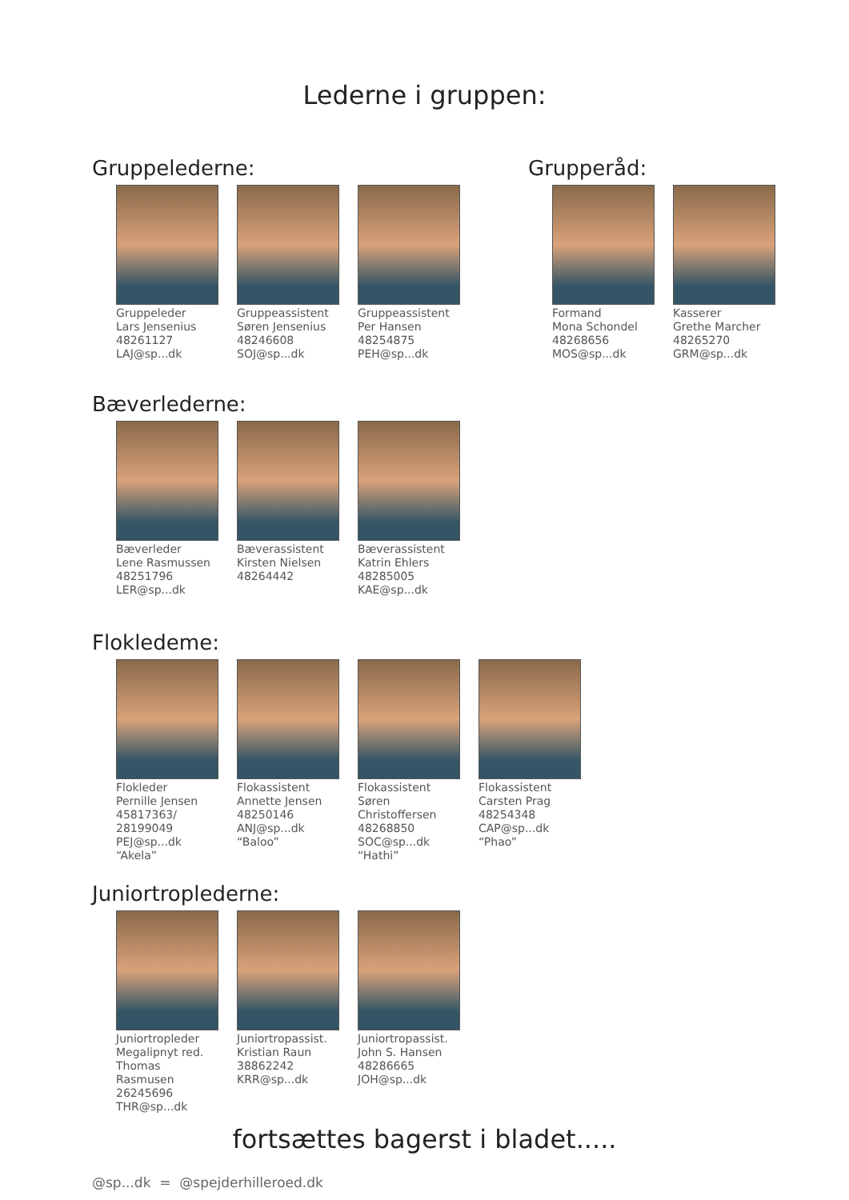Lederne i gruppen:
Gruppelederne:
Gruppeleder
Lars Jensenius
48261127
LAJ@sp...dk
Gruppeassistent
Søren Jensenius
48246608
SOJ@sp...dk
Gruppeassistent
Per Hansen
48254875
PEH@sp...dk
Grupperåd:
Formand
Mona Schondel
48268656
MOS@sp...dk
Kasserer
Grethe Marcher
48265270
GRM@sp...dk
Bæverlederne:
Bæverleder
Lene Rasmussen
48251796
LER@sp...dk
Bæverassistent
Kirsten Nielsen
48264442
Bæverassistent
Katrin Ehlers
48285005
KAE@sp...dk
Flokledeme:
Flokleder
Pernille Jensen
45817363/
28199049
PEJ@sp...dk
“Akela”
Flokassistent
Annette Jensen
48250146
ANJ@sp...dk
“Baloo”
Flokassistent
Søren
Christoffersen
48268850
SOC@sp...dk
“Hathi”
Flokassistent
Carsten Prag
48254348
CAP@sp...dk
“Phao”
Juniortroplederne:
Juniortropleder
Megalipnyt red.
Thomas
Rasmusen
26245696
THR@sp...dk
Juniortropassist.
Kristian Raun
38862242
KRR@sp...dk
Juniortropassist.
John S. Hansen
48286665
JOH@sp...dk
fortsættes bagerst i bladet.....
@sp...dk = @spejderhilleroed.dk